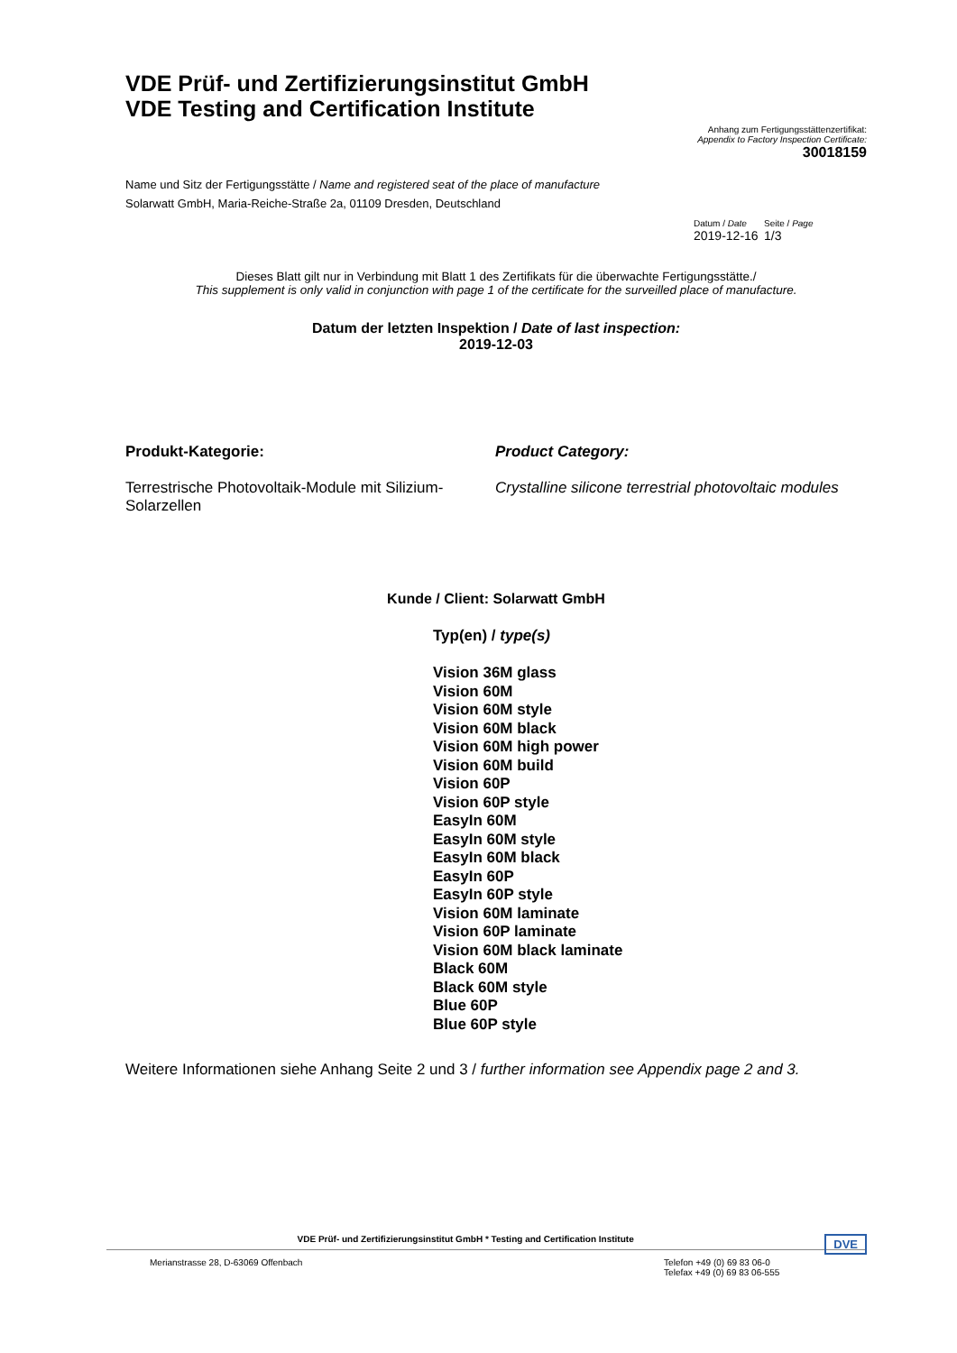VDE Prüf- und Zertifizierungsinstitut GmbH
VDE Testing and Certification Institute
Anhang zum Fertigungsstättenzertifikat:
Appendix to Factory Inspection Certificate:
30018159
Name und Sitz der Fertigungsstätte / Name and registered seat of the place of manufacture
Solarwatt GmbH, Maria-Reiche-Straße 2a, 01109 Dresden, Deutschland
Datum / Date Seite / Page
2019-12-16 1/3
Dieses Blatt gilt nur in Verbindung mit Blatt 1 des Zertifikats für die überwachte Fertigungsstätte./
This supplement is only valid in conjunction with page 1 of the certificate for the surveilled place of manufacture.
Datum der letzten Inspektion / Date of last inspection:
2019-12-03
Produkt-Kategorie:
Terrestrische Photovoltaik-Module mit Silizium-Solarzellen
Product Category:
Crystalline silicone terrestrial photovoltaic modules
Kunde / Client: Solarwatt GmbH
Typ(en) / type(s)
Vision 36M glass
Vision 60M
Vision 60M style
Vision 60M black
Vision 60M high power
Vision 60M build
Vision 60P
Vision 60P style
EasyIn 60M
EasyIn 60M style
EasyIn 60M black
EasyIn 60P
EasyIn 60P style
Vision 60M laminate
Vision 60P laminate
Vision 60M black laminate
Black 60M
Black 60M style
Blue 60P
Blue 60P style
Weitere Informationen siehe Anhang Seite 2 und 3 / further information see Appendix page 2 and 3.
VDE Prüf- und Zertifizierungsinstitut GmbH * Testing and Certification Institute DVE
Merianstrasse 28, D-63069 Offenbach Telefon +49 (0) 69 83 06-0
Telefax +49 (0) 69 83 06-555